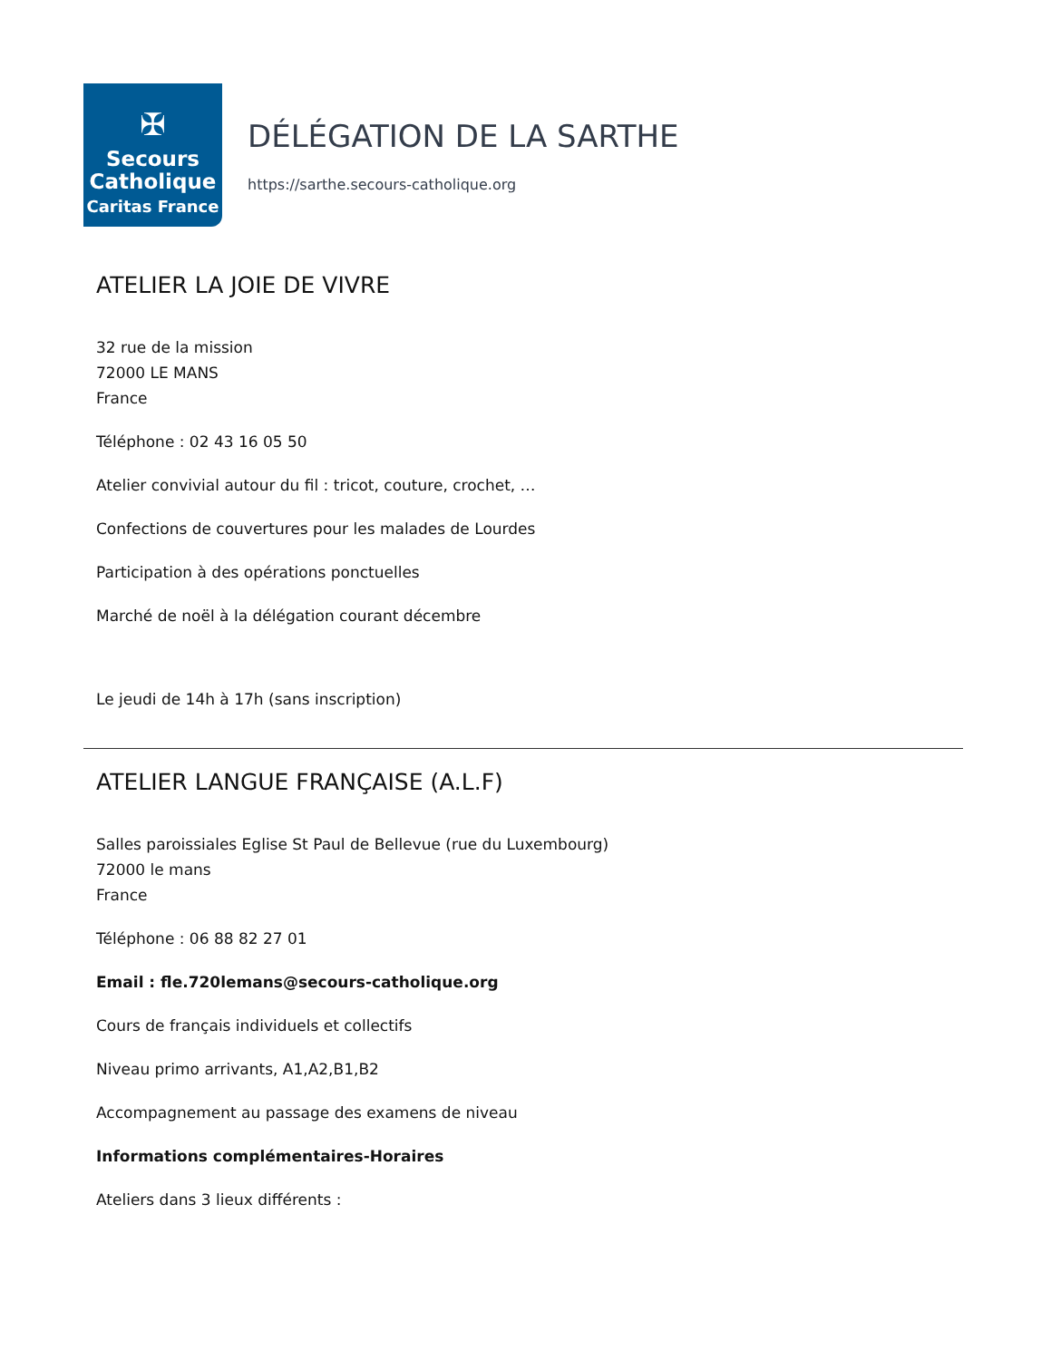✠
Secours
Catholique
Caritas France
DÉLÉGATION DE LA SARTHE
https://sarthe.secours-catholique.org
ATELIER LA JOIE DE VIVRE
32 rue de la mission
72000 LE MANS
France
Téléphone : 02 43 16 05 50
Atelier convivial autour du fil : tricot, couture, crochet, …
Confections de couvertures pour les malades de Lourdes
Participation à des opérations ponctuelles
Marché de noël à la délégation courant décembre
Le jeudi de 14h à 17h (sans inscription)
ATELIER LANGUE FRANÇAISE (A.L.F)
Salles paroissiales Eglise St Paul de Bellevue (rue du Luxembourg)
72000 le mans
France
Téléphone : 06 88 82 27 01
Email : fle.720lemans@secours-catholique.org
Cours de français individuels et collectifs
Niveau primo arrivants, A1,A2,B1,B2
Accompagnement au passage des examens de niveau
Informations complémentaires-Horaires
Ateliers dans 3 lieux différents :